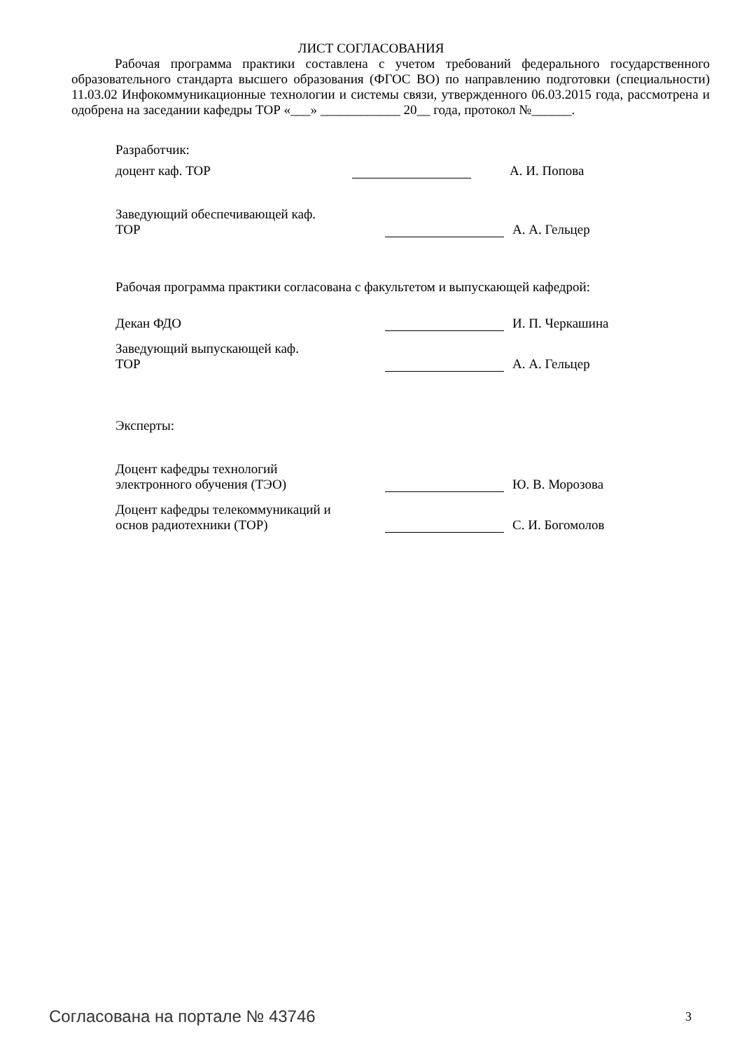ЛИСТ СОГЛАСОВАНИЯ
Рабочая программа практики составлена с учетом требований федерального государственного образовательного стандарта высшего образования (ФГОС ВО) по направлению подготовки (специальности) 11.03.02 Инфокоммуникационные технологии и системы связи, утвержденного 06.03.2015 года, рассмотрена и одобрена на заседании кафедры ТОР «___» ____________ 20__ года, протокол №______.
Разработчик:
доцент каф. ТОР
А. И. Попова
Заведующий обеспечивающей каф.
ТОР
А. А. Гельцер
Рабочая программа практики согласована с факультетом и выпускающей кафедрой:
Декан ФДО
И. П. Черкашина
Заведующий выпускающей каф.
ТОР
А. А. Гельцер
Эксперты:
Доцент кафедры технологий электронного обучения (ТЭО)
Ю. В. Морозова
Доцент кафедры телекоммуникаций и основ радиотехники (ТОР)
С. И. Богомолов
Согласована на портале № 43746 3